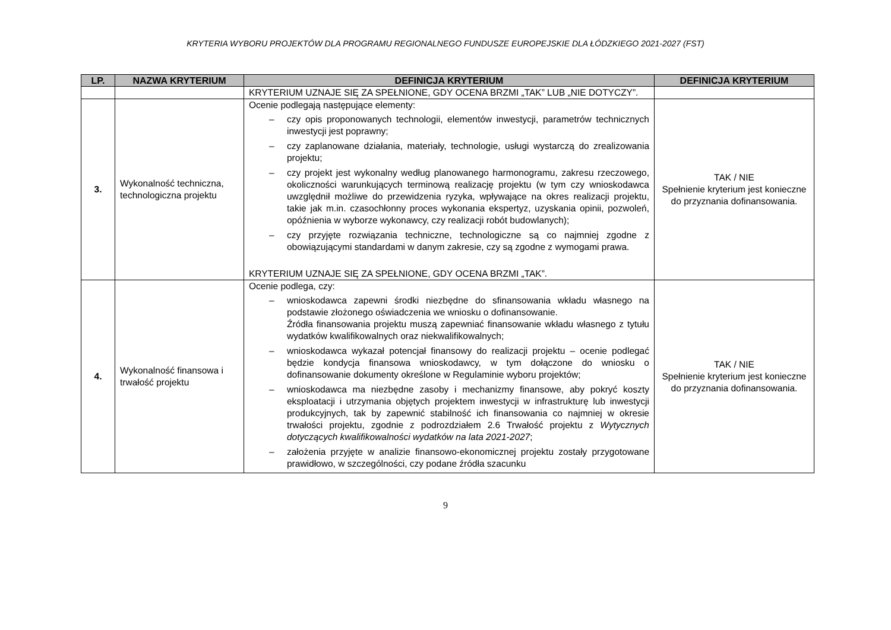KRYTERIA WYBORU PROJEKTÓW DLA PROGRAMU REGIONALNEGO FUNDUSZE EUROPEJSKIE DLA ŁÓDZKIEGO 2021-2027 (FST)
| LP. | NAZWA KRYTERIUM | DEFINICJA KRYTERIUM | DEFINICJA KRYTERIUM |
| --- | --- | --- | --- |
| | | KRYTERIUM UZNAJE SIĘ ZA SPEŁNIONE, GDY OCENA BRZMI „TAK” LUB „NIE DOTYCZY”. | |
| 3. | Wykonalność techniczna, technologiczna projektu | Ocenie podlegają następujące elementy: – czy opis proponowanych technologii, elementów inwestycji, parametrów technicznych inwestycji jest poprawny; – czy zaplanowane działania, materiały, technologie, usługi wystarczą do zrealizowania projektu; – czy projekt jest wykonalny według planowanego harmonogramu, zakresu rzeczowego, okoliczności warunkujących terminową realizację projektu (w tym czy wnioskodawca uwzględnił możliwe do przewidzenia ryzyka, wpływające na okres realizacji projektu, takie jak m.in. czasochłonny proces wykonania ekspertyz, uzyskania opinii, pozwoleń, opóźnienia w wyborze wykonawcy, czy realizacji robót budowlanych); – czy przyjęte rozwiązania techniczne, technologiczne są co najmniej zgodne z obowiązującymi standardami w danym zakresie, czy są zgodne z wymogami prawa. KRYTERIUM UZNAJE SIĘ ZA SPEŁNIONE, GDY OCENA BRZMI „TAK”. | TAK / NIE Spełnienie kryterium jest konieczne do przyznania dofinansowania. |
| 4. | Wykonalność finansowa i trwałość projektu | Ocenie podlega, czy: – wnioskodawca zapewni środki niezbędne do sfinansowania wkładu własnego na podstawie złożonego oświadczenia we wniosku o dofinansowanie. Źródła finansowania projektu muszą zapewniać finansowanie wkładu własnego z tytułu wydatków kwalifikowalnych oraz niekwalifikowalnych; – wnioskodawca wykazał potencjał finansowy do realizacji projektu – ocenie podlegać będzie kondycja finansowa wnioskodawcy, w tym dołączone do wniosku o dofinansowanie dokumenty określone w Regulaminie wyboru projektów; – wnioskodawca ma niezbędne zasoby i mechanizmy finansowe, aby pokryć koszty eksploatacji i utrzymania objętych projektem inwestycji w infrastrukturę lub inwestycji produkcyjnych, tak by zapewnić stabilność ich finansowania co najmniej w okresie trwałości projektu, zgodnie z podrozdziałem 2.6 Trwałość projektu z Wytycznych dotyczących kwalifikowalności wydatków na lata 2021-2027 ; – założenia przyjęte w analizie finansowo-ekonomicznej projektu zostały przygotowane prawidłowo, w szczególności, czy podane źródła szacunku | TAK / NIE Spełnienie kryterium jest konieczne do przyznania dofinansowania. |
9